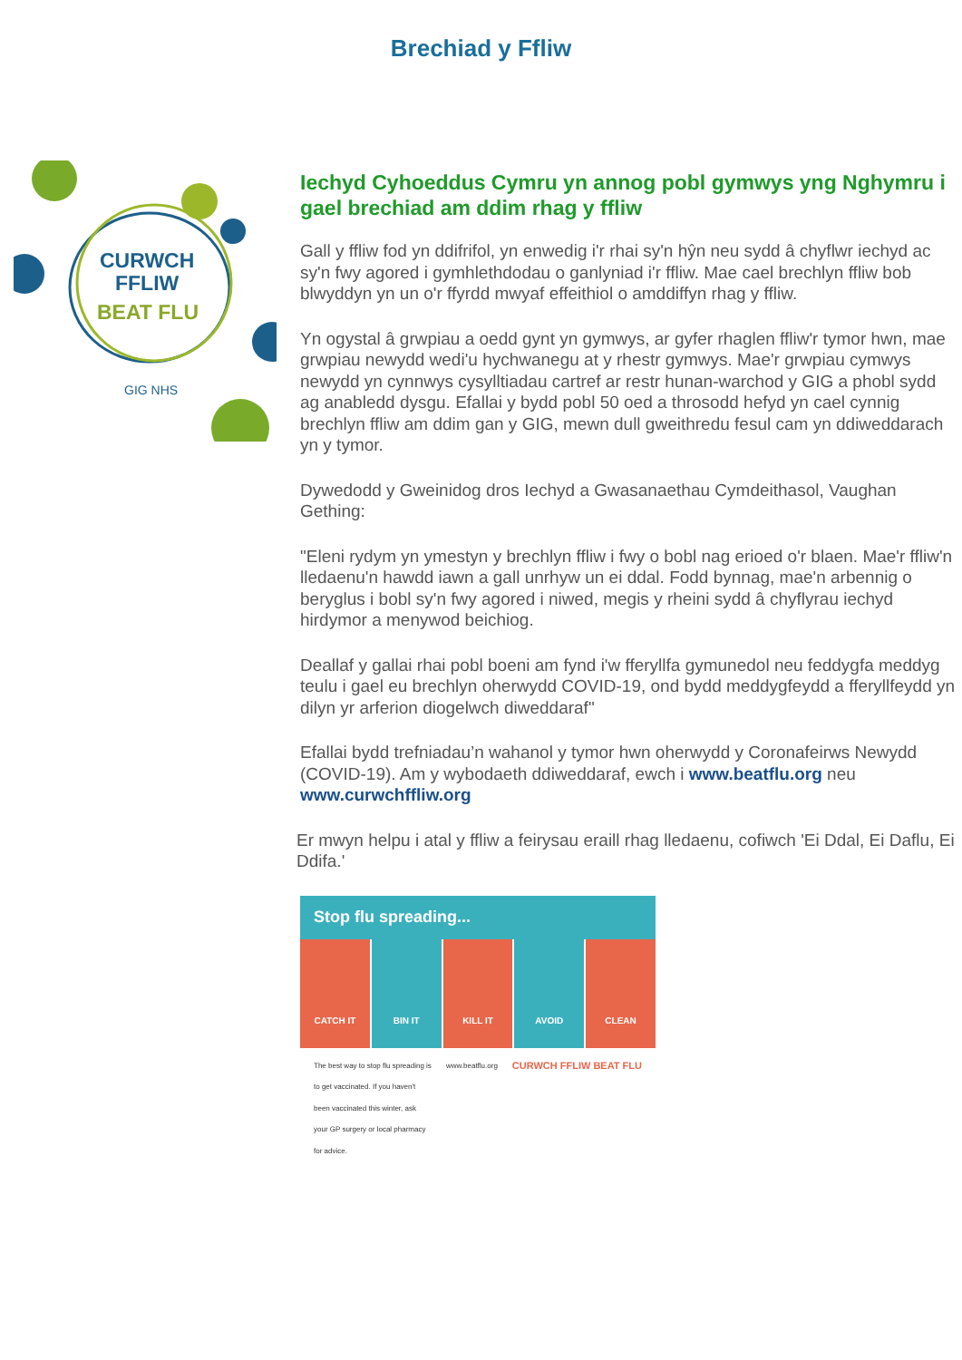Brechiad y Ffliw
CURWCH
FFLIW
BEAT FLU
GIG NHS
Iechyd Cyhoeddus Cymru yn annog pobl gymwys yng Nghymru i gael brechiad am ddim rhag y ffliw
Gall y ffliw fod yn ddifrifol, yn enwedig i'r rhai sy'n hŷn neu sydd â chyflwr iechyd ac sy'n fwy agored i gymhlethdodau o ganlyniad i'r ffliw. Mae cael brechlyn ffliw bob blwyddyn yn un o'r ffyrdd mwyaf effeithiol o amddiffyn rhag y ffliw.
Yn ogystal â grwpiau a oedd gynt yn gymwys, ar gyfer rhaglen ffliw'r tymor hwn, mae grwpiau newydd wedi'u hychwanegu at y rhestr gymwys. Mae'r grwpiau cymwys newydd yn cynnwys cysylltiadau cartref ar restr hunan-warchod y GIG a phobl sydd ag anabledd dysgu. Efallai y bydd pobl 50 oed a throsodd hefyd yn cael cynnig brechlyn ffliw am ddim gan y GIG, mewn dull gweithredu fesul cam yn ddiweddarach yn y tymor.
Dywedodd y Gweinidog dros Iechyd a Gwasanaethau Cymdeithasol, Vaughan Gething:
"Eleni rydym yn ymestyn y brechlyn ffliw i fwy o bobl nag erioed o'r blaen. Mae'r ffliw'n lledaenu'n hawdd iawn a gall unrhyw un ei ddal. Fodd bynnag, mae'n arbennig o beryglus i bobl sy'n fwy agored i niwed, megis y rheini sydd â chyflyrau iechyd hirdymor a menywod beichiog.
Deallaf y gallai rhai pobl boeni am fynd i'w fferyllfa gymunedol neu feddygfa meddyg teulu i gael eu brechlyn oherwydd COVID-19, ond bydd meddygfeydd a fferyllfeydd yn dilyn yr arferion diogelwch diweddaraf"
Efallai bydd trefniadau’n wahanol y tymor hwn oherwydd y Coronafeirws Newydd (COVID-19). Am y wybodaeth ddiweddaraf, ewch i www.beatflu.org neu www.curwchffliw.org
Er mwyn helpu i atal y ffliw a feirysau eraill rhag lledaenu, cofiwch 'Ei Ddal, Ei Daflu, Ei Ddifa.'
Stop flu spreading...
CATCH IT BIN IT KILL IT AVOID CLEAN
The best way to stop flu spreading is to get vaccinated. If you haven't been vaccinated this winter, ask your GP surgery or local pharmacy for advice. www.beatflu.org CURWCH FFLIW BEAT FLU